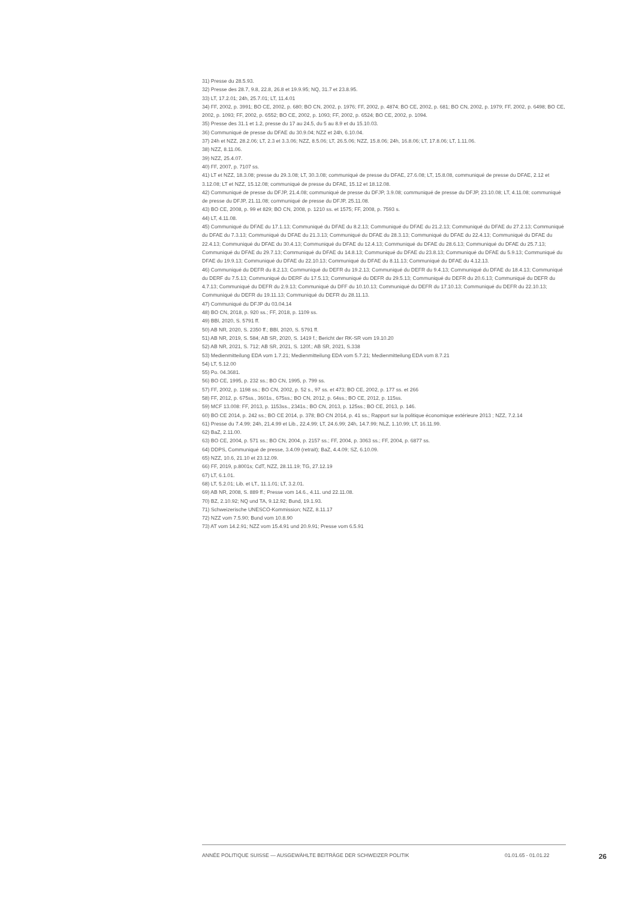31) Presse du 28.5.93.
32) Presse des 28.7, 9.8, 22.8, 26.8 et 19.9.95; NQ, 31.7 et 23.8.95.
33) LT, 17.2.01; 24h, 25.7.01; LT, 11.4.01
34) FF, 2002, p. 3991; BO CE, 2002, p. 680; BO CN, 2002, p. 1976; FF, 2002, p. 4874; BO CE, 2002, p. 681; BO CN, 2002, p. 1979; FF, 2002, p. 6498; BO CE, 2002, p. 1093; FF, 2002, p. 6552; BO CE, 2002, p. 1093; FF, 2002, p. 6524; BO CE, 2002, p. 1094.
35) Presse des 31.1 et 1.2, presse du 17 au 24.5, du 5 au 8.9 et du 15.10.03.
36) Communiqué de presse du DFAE du 30.9.04; NZZ et 24h, 6.10.04.
37) 24h et NZZ, 28.2.06; LT, 2.3 et 3.3.06; NZZ, 8.5.06; LT, 26.5.06; NZZ, 15.8.06; 24h, 16.8.06; LT, 17.8.06; LT, 1.11.06.
38) NZZ, 8.11.06.
39) NZZ, 25.4.07.
40) FF, 2007, p. 7107 ss.
41) LT et NZZ, 18.3.08; presse du 29.3.08; LT, 30.3.08; communiqué de presse du DFAE, 27.6.08; LT, 15.8.08, communiqué de presse du DFAE, 2.12 et 3.12.08; LT et NZZ, 15.12.08; communiqué de presse du DFAE, 15.12 et 18.12.08.
42) Communiqué de presse du DFJP, 21.4.08; communiqué de presse du DFJP, 3.9.08; communiqué de presse du DFJP, 23.10.08; LT, 4.11.08; communiqué de presse du DFJP, 21.11.08; communiqué de presse du DFJP, 25.11.08.
43) BO CE, 2008, p. 99 et 829; BO CN, 2008, p. 1210 ss. et 1575; FF, 2008, p. 7593 s.
44) LT, 4.11.08.
45) Communiqué du DFAE du 17.1.13; Communiqué du DFAE du 8.2.13; Communiqué du DFAE du 21.2.13; Communiqué du DFAE du 27.2.13; Communiqué du DFAE du 7.3.13; Communiqué du DFAE du 21.3.13; Communiqué du DFAE du 28.3.13; Communiqué du DFAE du 22.4.13; Communiqué du DFAE du 22.4.13; Communiqué du DFAE du 30.4.13; Communiqué du DFAE du 12.4.13; Communiqué du DFAE du 28.6.13; Communiqué du DFAE du 25.7.13; Communiqué du DFAE du 29.7.13; Communiqué du DFAE du 14.8.13; Communiqué du DFAE du 23.8.13; Communiqué du DFAE du 5.9.13; Communiqué du DFAE du 19.9.13; Communiqué du DFAE du 22.10.13; Communiqué du DFAE du 8.11.13; Communiqué du DFAE du 4.12.13.
46) Communiqué du DEFR du 8.2.13; Communiqué du DEFR du 19.2.13; Communiqué du DEFR du 9.4.13; Communiqué du DFAE du 18.4.13; Communiqué du DERF du 7.5.13; Communiqué du DERF du 17.5.13; Communiqué du DEFR du 29.5.13; Communiqué du DEFR du 20.6.13; Communiqué du DEFR du 4.7.13; Communiqué du DEFR du 2.9.13; Communiqué du DFF du 10.10.13; Communiqué du DEFR du 17.10.13; Communiqué du DEFR du 22.10.13; Communiqué du DEFR du 19.11.13; Communiqué du DEFR du 28.11.13.
47) Communiqué du DFJP du 03.04.14
48) BO CN, 2018, p. 920 ss.; FF, 2018, p. 1109 ss.
49) BBl, 2020, S. 5791 ff.
50) AB NR, 2020, S. 2350 ff.; BBl, 2020, S. 5791 ff.
51) AB NR, 2019, S. 584; AB SR, 2020, S. 1419 f.; Bericht der RK-SR vom 19.10.20
52) AB NR, 2021, S. 712; AB SR, 2021, S. 120f.; AB SR, 2021, S.338
53) Medienmitteilung EDA vom 1.7.21; Medienmitteilung EDA vom 5.7.21; Medienmitteilung EDA vom 8.7.21
54) LT, 5.12.00
55) Po. 04.3681.
56) BO CE, 1995, p. 232 ss.; BO CN, 1995, p. 799 ss.
57) FF, 2002, p. 1198 ss.; BO CN, 2002, p. 52 s., 97 ss. et 473; BO CE, 2002, p. 177 ss. et 266
58) FF, 2012, p. 675ss., 3601s., 675ss.; BO CN, 2012, p. 64ss.; BO CE, 2012, p. 115ss.
59) MCF 13.008: FF, 2013, p. 1153ss., 2341s.; BO CN, 2013, p. 125ss.; BO CE, 2013, p. 146.
60) BO CE 2014, p. 242 ss.; BO CE 2014, p. 378; BO CN 2014, p. 41 ss.; Rapport sur la politique économique extérieure 2013 ; NZZ, 7.2.14
61) Presse du 7.4.99; 24h, 21.4.99 et Lib., 22.4.99; LT, 24.6.99; 24h, 14.7.99; NLZ, 1.10.99; LT, 16.11.99.
62) BaZ, 2.11.00.
63) BO CE, 2004, p. 571 ss.; BO CN, 2004, p. 2157 ss.; FF, 2004, p. 3063 ss.; FF, 2004, p. 6877 ss.
64) DDPS, Communiqué de presse, 3.4.09 (retrait); BaZ, 4.4.09; SZ, 6.10.09.
65) NZZ, 10.6, 21.10 et 23.12.09.
66) FF, 2019, p.8001s; CdT, NZZ, 28.11.19; TG, 27.12.19
67) LT, 6.1.01.
68) LT, 5.2.01; Lib. et LT., 11.1.01; LT, 3.2.01.
69) AB NR, 2008, S. 889 ff.; Presse vom 14.6., 4.11. und 22.11.08.
70) BZ, 2.10.92; NQ und TA, 9.12.92; Bund, 19.1.93.
71) Schweizerische UNESCO-Kommission; NZZ, 8.11.17
72) NZZ vom 7.5.90; Bund vom 10.8.90
73) AT vom 14.2.91; NZZ vom 15.4.91 und 20.9.91; Presse vom 6.5.91
ANNÉE POLITIQUE SUISSE — AUSGEWÄHLTE BEITRÄGE DER SCHWEIZER POLITIK 01.01.65 - 01.01.22 26